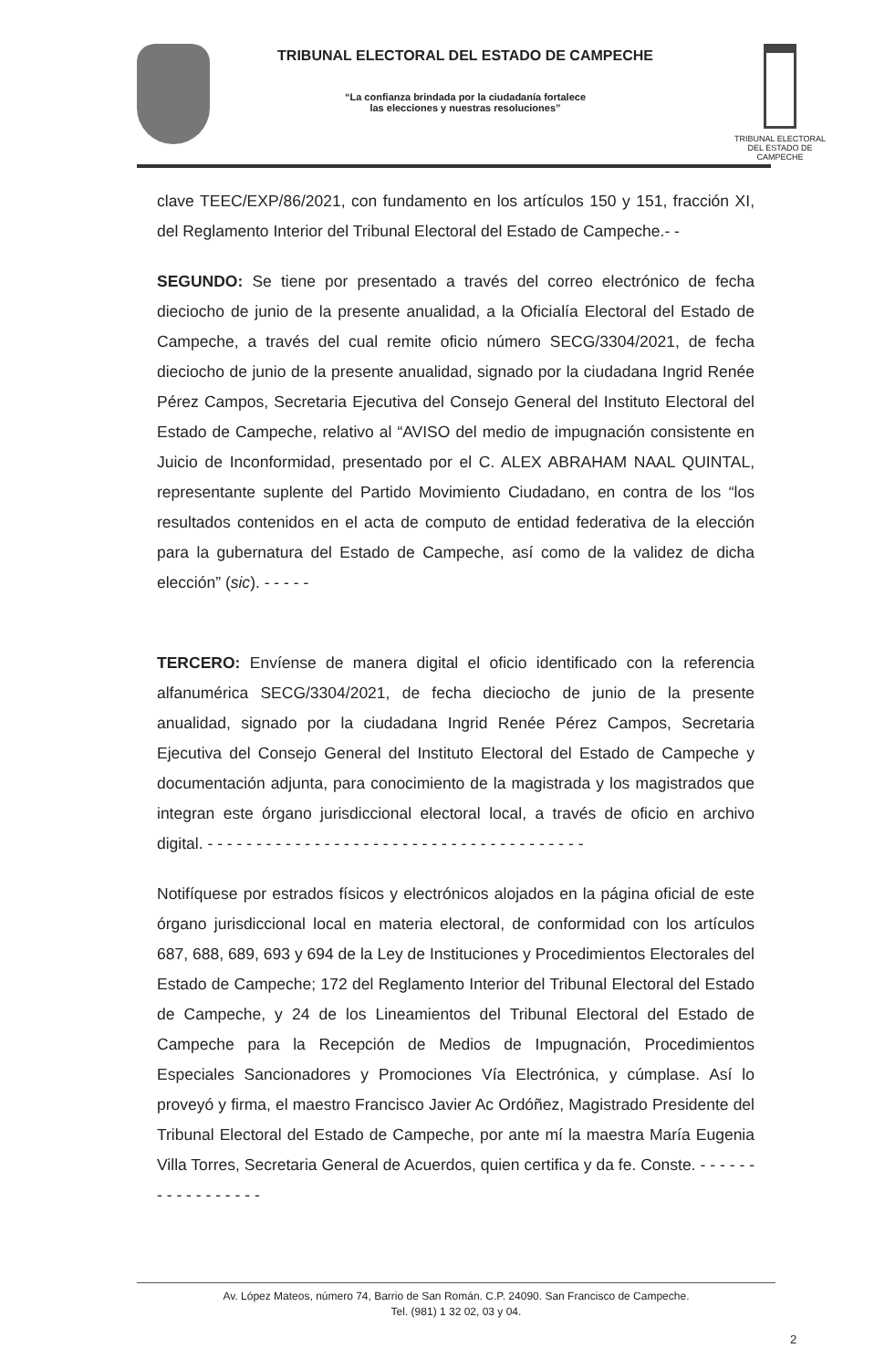TRIBUNAL ELECTORAL DEL ESTADO DE CAMPECHE
“La confianza brindada por la ciudadanía fortalece
las elecciones y nuestras resoluciones”
TRIBUNAL ELECTORAL
DEL ESTADO DE CAMPECHE
clave TEEC/EXP/86/2021, con fundamento en los artículos 150 y 151, fracción XI, del Reglamento Interior del Tribunal Electoral del Estado de Campeche.- -
SEGUNDO: Se tiene por presentado a través del correo electrónico de fecha dieciocho de junio de la presente anualidad, a la Oficialía Electoral del Estado de Campeche, a través del cual remite oficio número SECG/3304/2021, de fecha dieciocho de junio de la presente anualidad, signado por la ciudadana Ingrid Renée Pérez Campos, Secretaria Ejecutiva del Consejo General del Instituto Electoral del Estado de Campeche, relativo al “AVISO del medio de impugnación consistente en Juicio de Inconformidad, presentado por el C. ALEX ABRAHAM NAAL QUINTAL, representante suplente del Partido Movimiento Ciudadano, en contra de los “los resultados contenidos en el acta de computo de entidad federativa de la elección para la gubernatura del Estado de Campeche, así como de la validez de dicha elección” (sic). - - - - -
TERCERO: Envíense de manera digital el oficio identificado con la referencia alfanumérica SECG/3304/2021, de fecha dieciocho de junio de la presente anualidad, signado por la ciudadana Ingrid Renée Pérez Campos, Secretaria Ejecutiva del Consejo General del Instituto Electoral del Estado de Campeche y documentación adjunta, para conocimiento de la magistrada y los magistrados que integran este órgano jurisdiccional electoral local, a través de oficio en archivo digital. - - - - - - - - - - - - - - - - - - - - - - - - - - - - - - - - - - - - - - -
Notifíquese por estrados físicos y electrónicos alojados en la página oficial de este órgano jurisdiccional local en materia electoral, de conformidad con los artículos 687, 688, 689, 693 y 694 de la Ley de Instituciones y Procedimientos Electorales del Estado de Campeche; 172 del Reglamento Interior del Tribunal Electoral del Estado de Campeche, y 24 de los Lineamientos del Tribunal Electoral del Estado de Campeche para la Recepción de Medios de Impugnación, Procedimientos Especiales Sancionadores y Promociones Vía Electrónica, y cúmplase. Así lo proveyó y firma, el maestro Francisco Javier Ac Ordóñez, Magistrado Presidente del Tribunal Electoral del Estado de Campeche, por ante mí la maestra María Eugenia Villa Torres, Secretaria General de Acuerdos, quien certifica y da fe. Conste. - - - - - - - - - - - - - - - - -
Av. López Mateos, número 74, Barrio de San Román. C.P. 24090. San Francisco de Campeche.
Tel. (981) 1 32 02, 03 y 04.
2